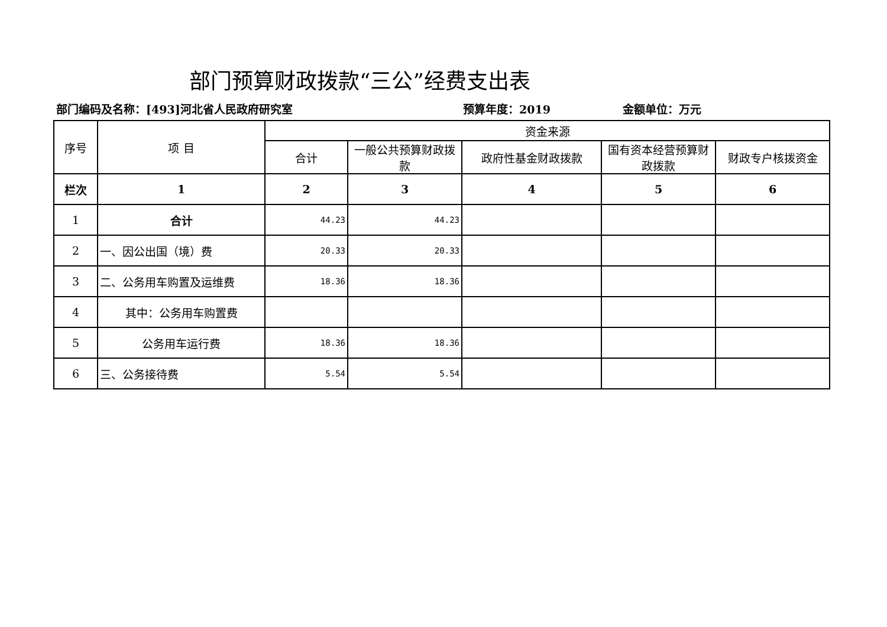部门预算财政拨款“三公”经费支出表
部门编码及名称：[493]河北省人民政府研究室 预算年度：2019 金额单位：万元
| 序号 | 项 目 | 资金来源 | | | | |
| --- | --- | --- | --- | --- | --- | --- |
| | | 合计 | 一般公共预算财政拨款 | 政府性基金财政拨款 | 国有资本经营预算财政拨款 | 财政专户核拨资金 |
| 栏次 | 1 | 2 | 3 | 4 | 5 | 6 |
| 1 | 合计 | 44.23 | 44.23 | | | |
| 2 | 一、因公出国（境）费 | 20.33 | 20.33 | | | |
| 3 | 二、公务用车购置及运维费 | 18.36 | 18.36 | | | |
| 4 | 其中：公务用车购置费 | | | | | |
| 5 | 公务用车运行费 | 18.36 | 18.36 | | | |
| 6 | 三、公务接待费 | 5.54 | 5.54 | | | |